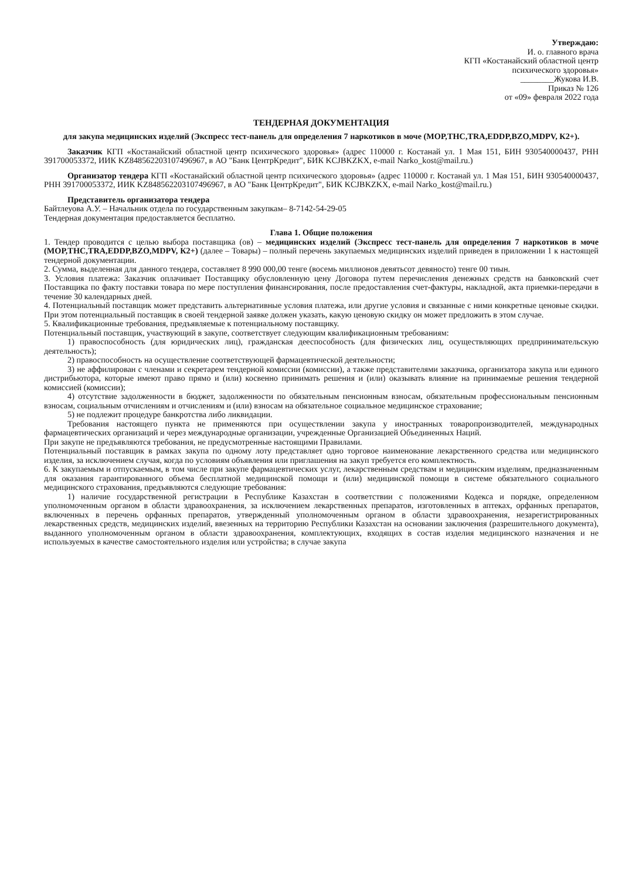Утверждаю:
И. о. главного врача
КГП «Костанайский областной центр
психического здоровья»
________Жукова И.В.
Приказ № 126
от «09» февраля 2022 года
ТЕНДЕРНАЯ ДОКУМЕНТАЦИЯ
для закупа медицинских изделий (Экспресс тест-панель для определения 7 наркотиков в моче (MOP,THC,TRA,EDDP,BZO,MDPV, К2+).
Заказчик КГП «Костанайский областной центр психического здоровья» (адрес 110000 г. Костанай ул. 1 Мая 151, БИН 930540000437, РНН 391700053372, ИИК KZ848562203107496967, в АО "Банк ЦентрКредит", БИК KCJBKZKX, e-mail Narko_kost@mail.ru.)
Организатор тендера КГП «Костанайский областной центр психического здоровья» (адрес 110000 г. Костанай ул. 1 Мая 151, БИН 930540000437, РНН 391700053372, ИИК KZ848562203107496967, в АО "Банк ЦентрКредит", БИК KCJBKZKX, e-mail Narko_kost@mail.ru.)
Представитель организатора тендера
Байтлеуова А.У. – Начальник отдела по государственным закупкам– 8-7142-54-29-05
Тендерная документация предоставляется бесплатно.
Глава 1. Общие положения
1. Тендер проводится с целью выбора поставщика (ов) – медицинских изделий (Экспресс тест-панель для определения 7 наркотиков в моче (MOP,THC,TRA,EDDP,BZO,MDPV, К2+) (далее – Товары) – полный перечень закупаемых медицинских изделий приведен в приложении 1 к настоящей тендерной документации.
2. Сумма, выделенная для данного тендера, составляет 8 990 000,00 тенге (восемь миллионов девятьсот девяносто) тенге 00 тиын.
3. Условия платежа: Заказчик оплачивает Поставщику обусловленную цену Договора путем перечисления денежных средств на банковский счет Поставщика по факту поставки товара по мере поступления финансирования, после предоставления счет-фактуры, накладной, акта приемки-передачи в течение 30 календарных дней.
4. Потенциальный поставщик может представить альтернативные условия платежа, или другие условия и связанные с ними конкретные ценовые скидки. При этом потенциальный поставщик в своей тендерной заявке должен указать, какую ценовую скидку он может предложить в этом случае.
5. Квалификационные требования, предъявляемые к потенциальному поставщику.
Потенциальный поставщик, участвующий в закупе, соответствует следующим квалификационным требованиям:
1) правоспособность (для юридических лиц), гражданская дееспособность (для физических лиц, осуществляющих предпринимательскую деятельность);
2) правоспособность на осуществление соответствующей фармацевтической деятельности;
3) не аффилирован с членами и секретарем тендерной комиссии (комиссии), а также представителями заказчика, организатора закупа или единого дистрибьютора, которые имеют право прямо и (или) косвенно принимать решения и (или) оказывать влияние на принимаемые решения тендерной комиссией (комиссии);
4) отсутствие задолженности в бюджет, задолженности по обязательным пенсионным взносам, обязательным профессиональным пенсионным взносам, социальным отчислениям и отчислениям и (или) взносам на обязательное социальное медицинское страхование;
5) не подлежит процедуре банкротства либо ликвидации.
Требования настоящего пункта не применяются при осуществлении закупа у иностранных товаропроизводителей, международных фармацевтических организаций и через международные организации, учрежденные Организацией Объединенных Наций.
При закупе не предъявляются требования, не предусмотренные настоящими Правилами.
Потенциальный поставщик в рамках закупа по одному лоту представляет одно торговое наименование лекарственного средства или медицинского изделия, за исключением случая, когда по условиям объявления или приглашения на закуп требуется его комплектность.
6. К закупаемым и отпускаемым, в том числе при закупе фармацевтических услуг, лекарственным средствам и медицинским изделиям, предназначенным для оказания гарантированного объема бесплатной медицинской помощи и (или) медицинской помощи в системе обязательного социального медицинского страхования, предъявляются следующие требования:
1) наличие государственной регистрации в Республике Казахстан в соответствии с положениями Кодекса и порядке, определенном уполномоченным органом в области здравоохранения, за исключением лекарственных препаратов, изготовленных в аптеках, орфанных препаратов, включенных в перечень орфанных препаратов, утвержденный уполномоченным органом в области здравоохранения, незарегистрированных лекарственных средств, медицинских изделий, ввезенных на территорию Республики Казахстан на основании заключения (разрешительного документа), выданного уполномоченным органом в области здравоохранения, комплектующих, входящих в состав изделия медицинского назначения и не используемых в качестве самостоятельного изделия или устройства; в случае закупа